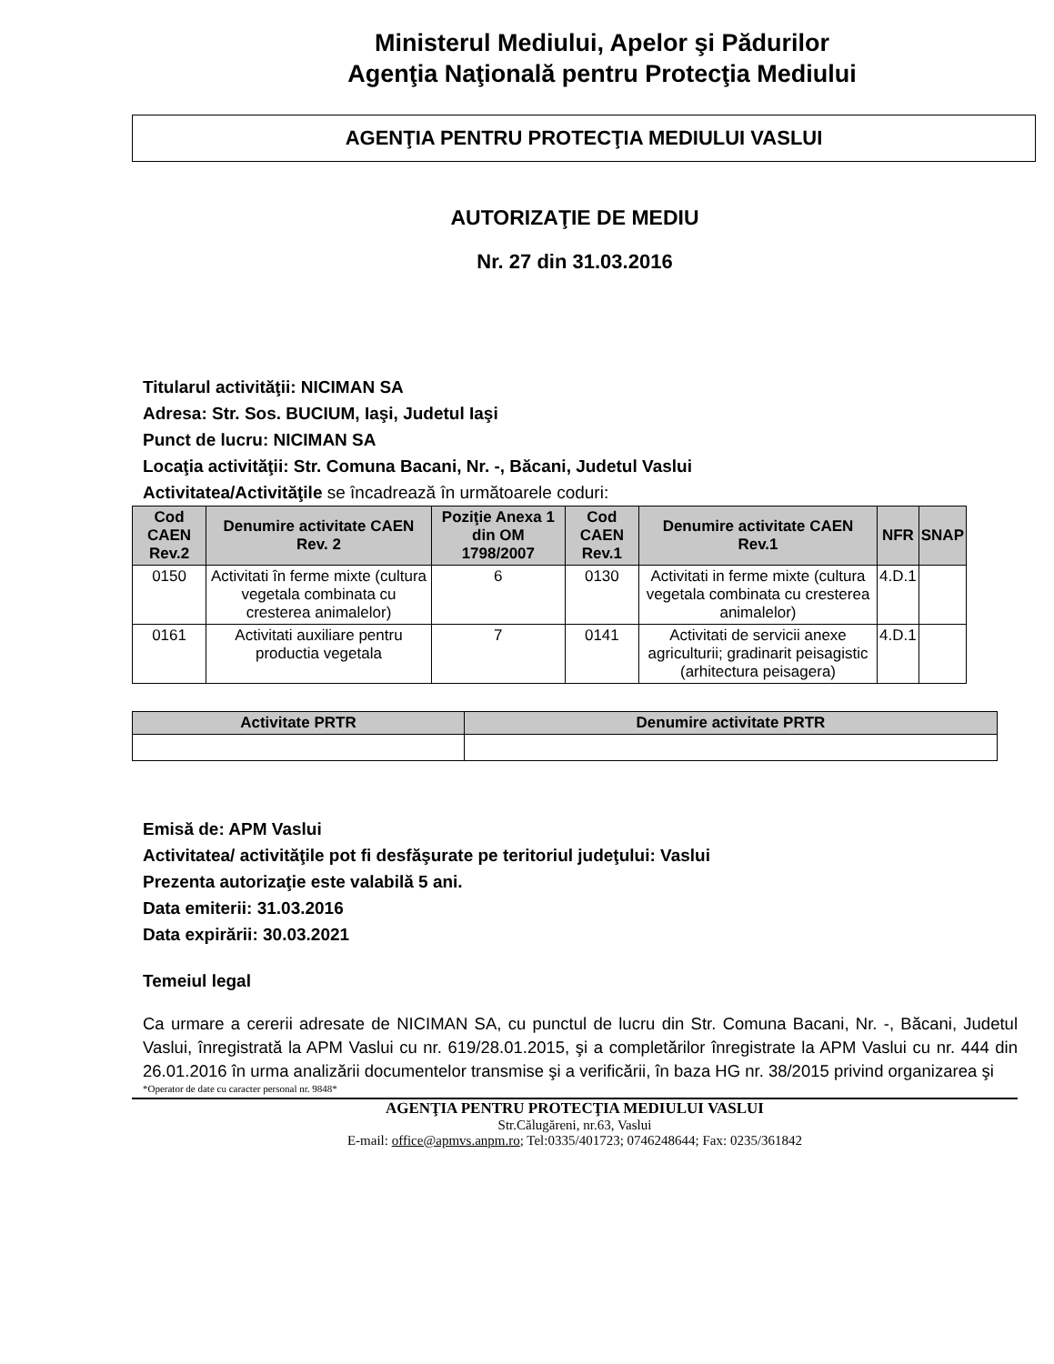Ministerul Mediului, Apelor şi Pădurilor
Agenţia Naţională pentru Protecţia Mediului
AGENŢIA PENTRU PROTECŢIA MEDIULUI VASLUI
AUTORIZAŢIE DE MEDIU
Nr. 27 din 31.03.2016
Titularul activităţii: NICIMAN SA
Adresa: Str. Sos. BUCIUM, Iaşi, Judetul Iaşi
Punct de lucru: NICIMAN SA
Locaţia activităţii: Str. Comuna Bacani, Nr. -, Băcani, Judetul Vaslui
Activitatea/Activităţile se încadrează în următoarele coduri:
| Cod CAEN Rev.2 | Denumire activitate CAEN Rev. 2 | Poziţie Anexa 1 din OM 1798/2007 | Cod CAEN Rev.1 | Denumire activitate CAEN Rev.1 | NFR | SNAP |
| --- | --- | --- | --- | --- | --- | --- |
| 0150 | Activitati în ferme mixte (cultura vegetala combinata cu cresterea animalelor) | 6 | 0130 | Activitati in ferme mixte (cultura vegetala combinata cu cresterea animalelor) | 4.D.1 | |
| 0161 | Activitati auxiliare pentru productia vegetala | 7 | 0141 | Activitati de servicii anexe agriculturii; gradinarit peisagistic (arhitectura peisagera) | 4.D.1 | |
| Activitate PRTR | Denumire activitate PRTR |
| --- | --- |
Emisă de: APM Vaslui
Activitatea/ activităţile pot fi desfăşurate pe teritoriul judeţului: Vaslui
Prezenta autorizaţie este valabilă 5 ani.
Data emiterii: 31.03.2016
Data expirării: 30.03.2021
Temeiul legal
Ca urmare a cererii adresate de NICIMAN SA, cu punctul de lucru din Str. Comuna Bacani, Nr. -, Băcani, Judetul Vaslui, înregistrată la APM Vaslui cu nr. 619/28.01.2015, şi a completărilor înregistrate la APM Vaslui cu nr. 444 din 26.01.2016 în urma analizării documentelor transmise şi a verificării, în baza HG nr. 38/2015 privind organizarea şi
*Operator de date cu caracter personal nr. 9848*
AGENŢIA PENTRU PROTECŢIA MEDIULUI VASLUI
Str.Călugăreni, nr.63, Vaslui
E-mail: office@apmvs.anpm.ro; Tel:0335/401723; 0746248644; Fax: 0235/361842